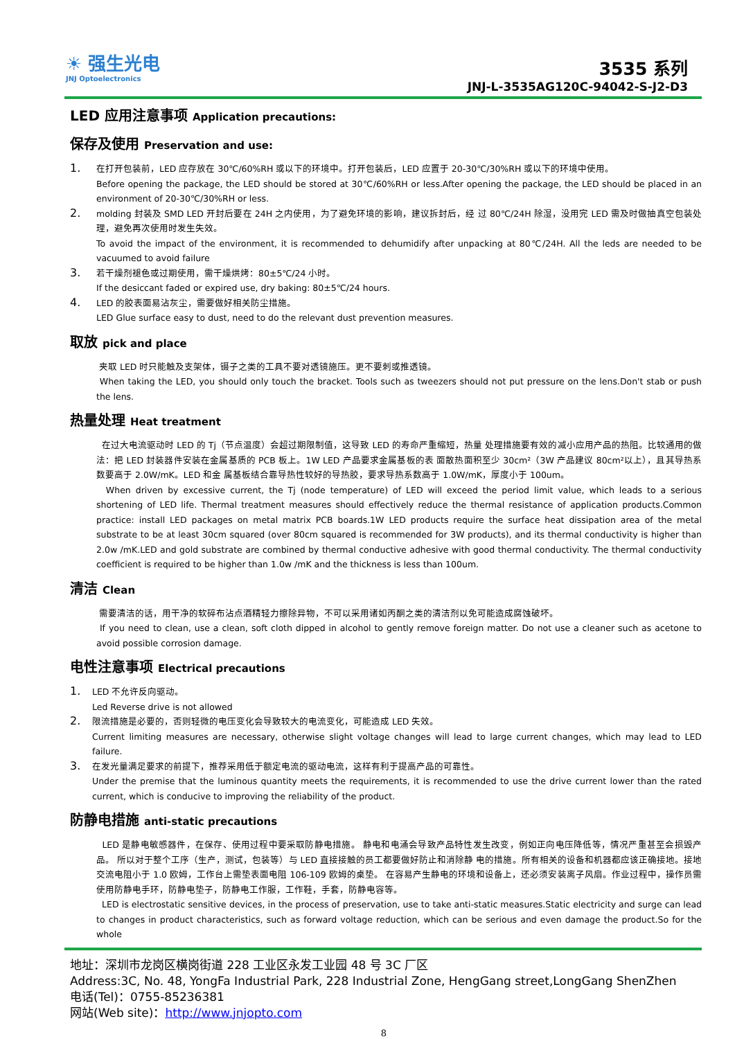☀ 强生光电
JNJ Optoelectronics
3535 系列
JNJ-L-3535AG120C-94042-S-J2-D3
LED 应用注意事项 Application precautions:
保存及使用 Preservation and use:
1.
在打开包装前，LED 应存放在 30℃/60%RH 或以下的环境中。打开包装后，LED 应置于 20-30℃/30%RH 或以下的环境中使用。
Before opening the package, the LED should be stored at 30℃/60%RH or less.After opening the package, the LED should be placed in an environment of 20-30℃/30%RH or less.
2.
molding 封装及 SMD LED 开封后要在 24H 之内使用，为了避免环境的影响，建议拆封后，经 过 80℃/24H 除湿，没用完 LED 需及时做抽真空包装处理，避免再次使用时发生失效。
To avoid the impact of the environment, it is recommended to dehumidify after unpacking at 80℃/24H. All the leds are needed to be vacuumed to avoid failure
3.
若干燥剂褪色或过期使用，需干燥烘烤：80±5℃/24 小时。
If the desiccant faded or expired use, dry baking: 80±5℃/24 hours.
4.
LED 的胶表面易沾灰尘，需要做好相关防尘措施。
LED Glue surface easy to dust, need to do the relevant dust prevention measures.
取放 pick and place
夹取 LED 时只能触及支架体，镊子之类的工具不要对透镜施压。更不要刺或推透镜。
When taking the LED, you should only touch the bracket. Tools such as tweezers should not put pressure on the lens.Don't stab or push the lens.
热量处理 Heat treatment
在过大电流驱动时 LED 的 Tj（节点温度）会超过期限制值，这导致 LED 的寿命严重缩短，热量 处理措施要有效的减小应用产品的热阻。比较通用的做法：把 LED 封装器件安装在金属基质的 PCB 板上。1W LED 产品要求金属基板的表 面散热面积至少 30cm²（3W 产品建议 80cm²以上），且其导热系数要高于 2.0W/mK。LED 和金 属基板结合靠导热性较好的导热胶，要求导热系数高于 1.0W/mK，厚度小于 100um。
When driven by excessive current, the Tj (node temperature) of LED will exceed the period limit value, which leads to a serious shortening of LED life. Thermal treatment measures should effectively reduce the thermal resistance of application products.Common practice: install LED packages on metal matrix PCB boards.1W LED products require the surface heat dissipation area of the metal substrate to be at least 30cm squared (over 80cm squared is recommended for 3W products), and its thermal conductivity is higher than 2.0w /mK.LED and gold substrate are combined by thermal conductive adhesive with good thermal conductivity. The thermal conductivity coefficient is required to be higher than 1.0w /mK and the thickness is less than 100um.
清洁 Clean
需要清洁的话，用干净的软碎布沾点酒精轻力擦除异物，不可以采用诸如丙酮之类的清洁剂以免可能造成腐蚀破坏。
If you need to clean, use a clean, soft cloth dipped in alcohol to gently remove foreign matter. Do not use a cleaner such as acetone to avoid possible corrosion damage.
电性注意事项 Electrical precautions
1.
LED 不允许反向驱动。
Led Reverse drive is not allowed
2.
限流措施是必要的，否则轻微的电压变化会导致较大的电流变化，可能造成 LED 失效。
Current limiting measures are necessary, otherwise slight voltage changes will lead to large current changes, which may lead to LED failure.
3.
在发光量满足要求的前提下，推荐采用低于额定电流的驱动电流，这样有利于提高产品的可靠性。
Under the premise that the luminous quantity meets the requirements, it is recommended to use the drive current lower than the rated current, which is conducive to improving the reliability of the product.
防静电措施 anti-static precautions
LED 是静电敏感器件，在保存、使用过程中要采取防静电措施。 静电和电涌会导致产品特性发生改变，例如正向电压降低等，情况严重甚至会损毁产品。 所以对于整个工序（生产，测试，包装等）与 LED 直接接触的员工都要做好防止和消除静 电的措施。所有相关的设备和机器都应该正确接地。接地交流电阻小于 1.0 欧姆，工作台上需垫表面电阻 106-109 欧姆的桌垫。 在容易产生静电的环境和设备上，还必须安装离子风扇。作业过程中，操作员需使用防静电手环，防静电垫子，防静电工作服，工作鞋，手套，防静电容等。
LED is electrostatic sensitive devices, in the process of preservation, use to take anti-static measures.Static electricity and surge can lead to changes in product characteristics, such as forward voltage reduction, which can be serious and even damage the product.So for the whole
地址：深圳市龙岗区横岗街道 228 工业区永发工业园 48 号 3C 厂区
Address:3C, No. 48, YongFa Industrial Park, 228 Industrial Zone, HengGang street,LongGang ShenZhen
电话(Tel)：0755-85236381
网站(Web site)：http://www.jnjopto.com
8